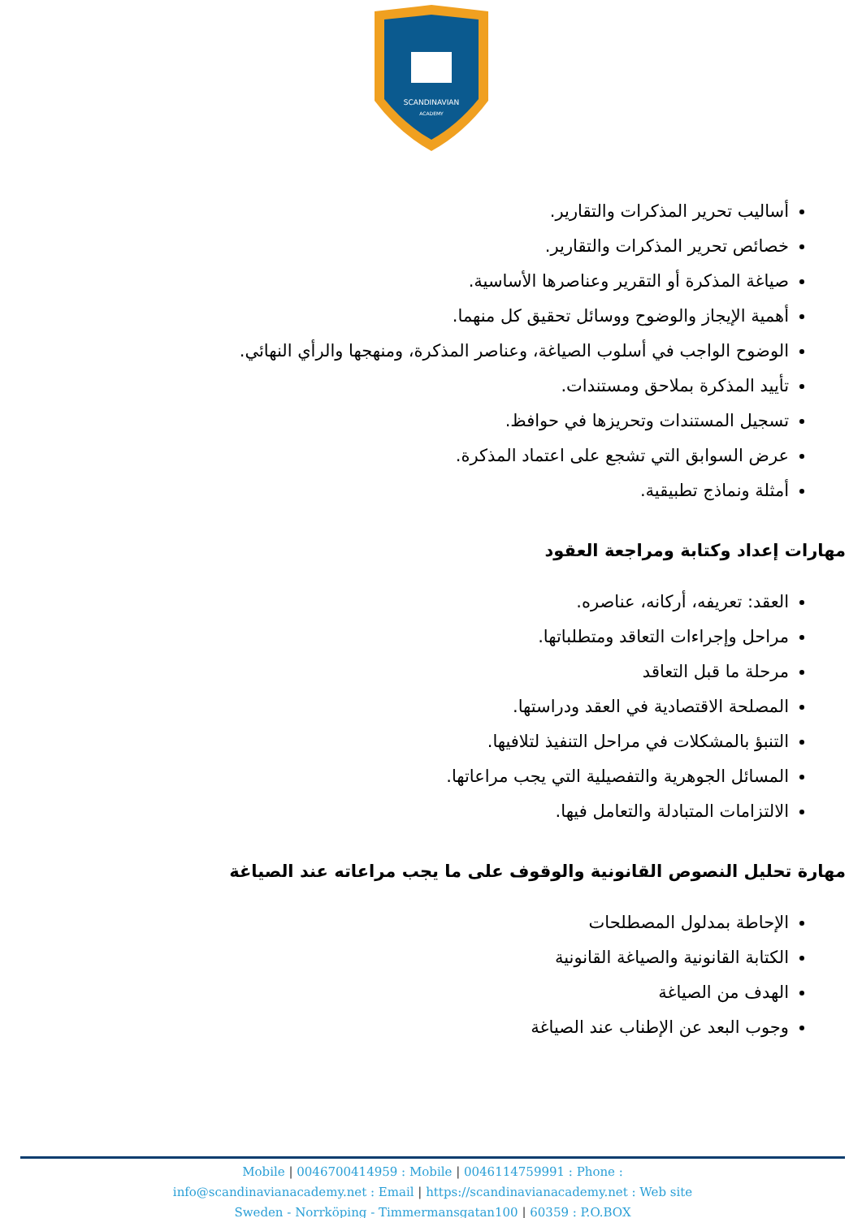SCANDINAVIAN
ACADEMY
أساليب تحرير المذكرات والتقارير.
خصائص تحرير المذكرات والتقارير.
صياغة المذكرة أو التقرير وعناصرها الأساسية.
أهمية الإيجاز والوضوح ووسائل تحقيق كل منهما.
الوضوح الواجب في أسلوب الصياغة، وعناصر المذكرة، ومنهجها والرأي النهائي.
تأييد المذكرة بملاحق ومستندات.
تسجيل المستندات وتحريزها في حوافظ.
عرض السوابق التي تشجع على اعتماد المذكرة.
أمثلة ونماذج تطبيقية.
مهارات إعداد وكتابة ومراجعة العقود
العقد: تعريفه، أركانه، عناصره.
مراحل وإجراءات التعاقد ومتطلباتها.
مرحلة ما قبل التعاقد
المصلحة الاقتصادية في العقد ودراستها.
التنبؤ بالمشكلات في مراحل التنفيذ لتلافيها.
المسائل الجوهرية والتفصيلية التي يجب مراعاتها.
الالتزامات المتبادلة والتعامل فيها.
مهارة تحليل النصوص القانونية والوقوف على ما يجب مراعاته عند الصياغة
الإحاطة بمدلول المصطلحات
الكتابة القانونية والصياغة القانونية
الهدف من الصياغة
وجوب البعد عن الإطناب عند الصياغة
Mobile | 0046700414959 : Mobile | 0046114759991 : Phone :
info@scandinavianacademy.net : Email | https://scandinavianacademy.net : Web site
Sweden - Norrköping - Timmermansgatan100 | 60359 : P.O.BOX